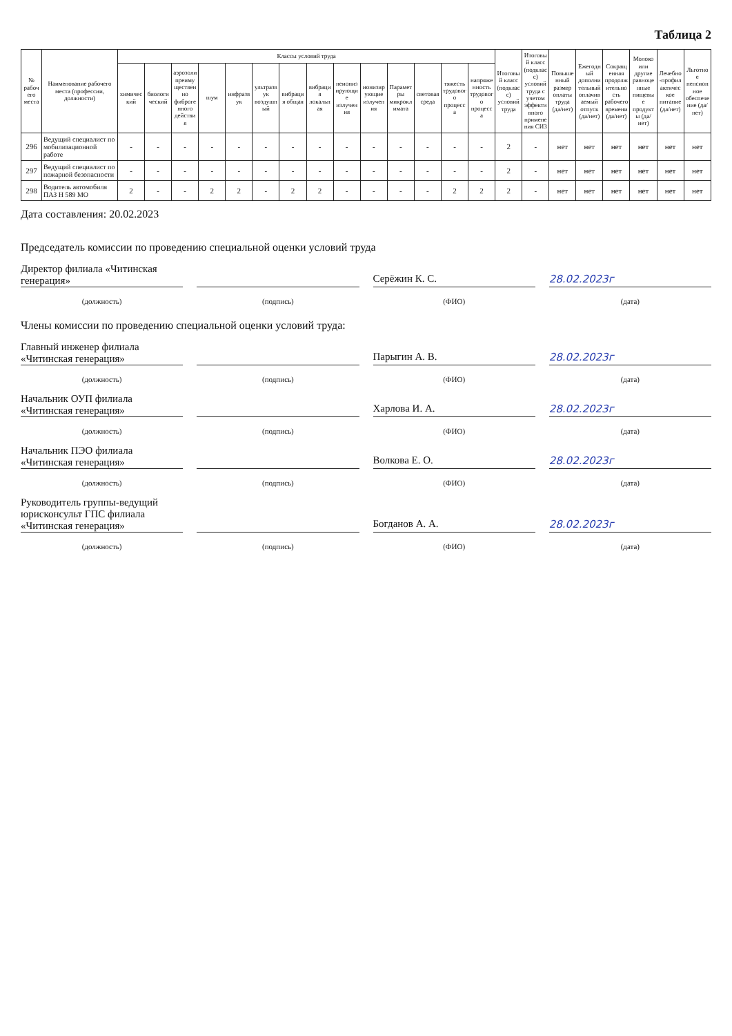Таблица 2
| № рабочего места | Наименование рабочего места (профессии, должности) | Классы условий труда | | | | | | | | | | | | | | Итоговый класс (подкласс) условий труда | Итоговый класс (подкласс) условий труда с учетом эффективного применения СИЗ | Повышенный размер оплаты труда (да/нет) | Ежегодный дополнительный оплачиваемый отпуск (да/нет) | Сокращенная продолжительность рабочего времени (да/нет) | Молоко или другие равноценные пищевые продукты (да/нет) | Лечебно-профилактическое питание (да/нет) | Льготное пенсионное обеспечение (да/нет) |
| --- | --- | --- | --- | --- | --- | --- | --- | --- | --- | --- | --- | --- | --- | --- | --- | --- | --- | --- | --- | --- | --- | --- | --- |
| | | химический | биологический | аэрозоли преимущественно фиброгенного действия | шум | инфразвук | ультразвук воздушный | вибрация общая | вибрация локальная | неионизирующие излучения | ионизирующие излучения | Параметры микроклимата | световая среда | тяжесть трудового процесса | напряженность трудового процесса | | | | | | | | |
| 296 | Ведущий специалист по мобилизационной работе | - | - | - | - | - | - | - | - | - | - | - | - | - | - | 2 | - | нет | нет | нет | нет | нет | нет |
| 297 | Ведущий специалист по пожарной безопасности | - | - | - | - | - | - | - | - | - | - | - | - | - | - | 2 | - | нет | нет | нет | нет | нет | нет |
| 298 | Водитель автомобиля ПАЗ Н 589 МО | 2 | - | - | 2 | 2 | - | 2 | 2 | - | - | - | - | 2 | 2 | 2 | - | нет | нет | нет | нет | нет | нет |
Дата составления: 20.02.2023
Председатель комиссии по проведению специальной оценки условий труда
Директор филиала «Читинская генерация»
Серёжин К. С.
28.02.2023г
(должность) (подпись) (ФИО) (дата)
Члены комиссии по проведению специальной оценки условий труда:
Главный инженер филиала «Читинская генерация»
Парыгин А. В.
28.02.2023г
(должность) (подпись) (ФИО) (дата)
Начальник ОУП филиала «Читинская генерация»
Харлова И. А.
28.02.2023г
(должность) (подпись) (ФИО) (дата)
Начальник ПЭО филиала «Читинская генерация»
Волкова Е. О.
28.02.2023г
(должность) (подпись) (ФИО) (дата)
Руководитель группы-ведущий юрисконсульт ГПС филиала «Читинская генерация»
Богданов А. А.
28.02.2023г
(должность) (подпись) (ФИО) (дата)